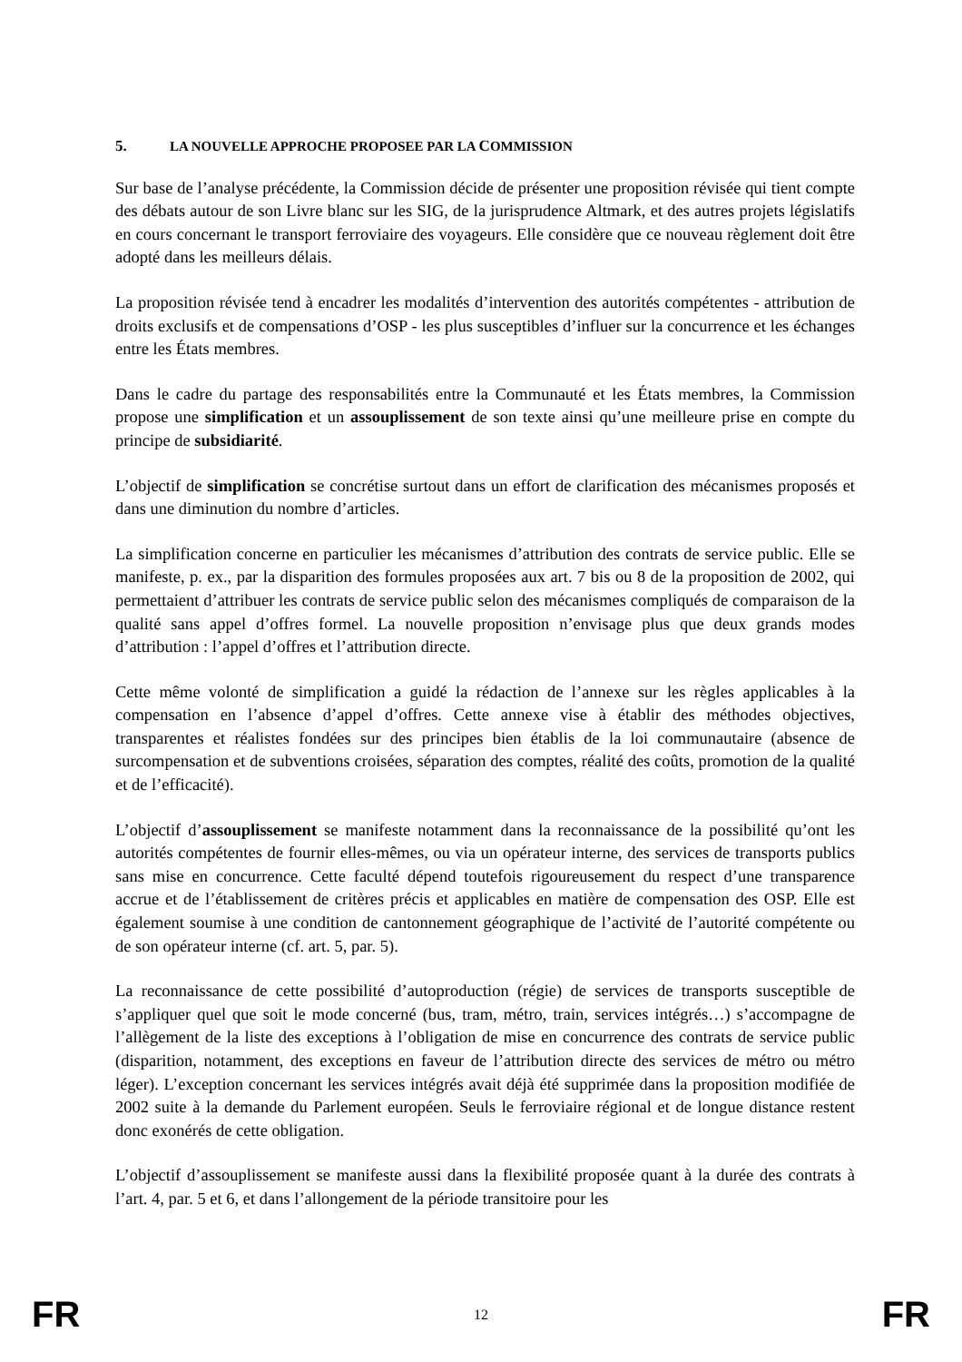5. LA NOUVELLE APPROCHE PROPOSEE PAR LA COMMISSION
Sur base de l’analyse précédente, la Commission décide de présenter une proposition révisée qui tient compte des débats autour de son Livre blanc sur les SIG, de la jurisprudence Altmark, et des autres projets législatifs en cours concernant le transport ferroviaire des voyageurs. Elle considère que ce nouveau règlement doit être adopté dans les meilleurs délais.
La proposition révisée tend à encadrer les modalités d’intervention des autorités compétentes - attribution de droits exclusifs et de compensations d’OSP - les plus susceptibles d’influer sur la concurrence et les échanges entre les États membres.
Dans le cadre du partage des responsabilités entre la Communauté et les États membres, la Commission propose une simplification et un assouplissement de son texte ainsi qu’une meilleure prise en compte du principe de subsidiarité.
L’objectif de simplification se concrétise surtout dans un effort de clarification des mécanismes proposés et dans une diminution du nombre d’articles.
La simplification concerne en particulier les mécanismes d’attribution des contrats de service public. Elle se manifeste, p. ex., par la disparition des formules proposées aux art. 7 bis ou 8 de la proposition de 2002, qui permettaient d’attribuer les contrats de service public selon des mécanismes compliqués de comparaison de la qualité sans appel d’offres formel. La nouvelle proposition n’envisage plus que deux grands modes d’attribution : l’appel d’offres et l’attribution directe.
Cette même volonté de simplification a guidé la rédaction de l’annexe sur les règles applicables à la compensation en l’absence d’appel d’offres. Cette annexe vise à établir des méthodes objectives, transparentes et réalistes fondées sur des principes bien établis de la loi communautaire (absence de surcompensation et de subventions croisées, séparation des comptes, réalité des coûts, promotion de la qualité et de l’efficacité).
L’objectif d’assouplissement se manifeste notamment dans la reconnaissance de la possibilité qu’ont les autorités compétentes de fournir elles-mêmes, ou via un opérateur interne, des services de transports publics sans mise en concurrence. Cette faculté dépend toutefois rigoureusement du respect d’une transparence accrue et de l’établissement de critères précis et applicables en matière de compensation des OSP. Elle est également soumise à une condition de cantonnement géographique de l’activité de l’autorité compétente ou de son opérateur interne (cf. art. 5, par. 5).
La reconnaissance de cette possibilité d’autoproduction (régie) de services de transports susceptible de s’appliquer quel que soit le mode concerné (bus, tram, métro, train, services intégrés…) s’accompagne de l’allègement de la liste des exceptions à l’obligation de mise en concurrence des contrats de service public (disparition, notamment, des exceptions en faveur de l’attribution directe des services de métro ou métro léger). L’exception concernant les services intégrés avait déjà été supprimée dans la proposition modifiée de 2002 suite à la demande du Parlement européen. Seuls le ferroviaire régional et de longue distance restent donc exonérés de cette obligation.
L’objectif d’assouplissement se manifeste aussi dans la flexibilité proposée quant à la durée des contrats à l’art. 4, par. 5 et 6, et dans l’allongement de la période transitoire pour les
FR 12 FR